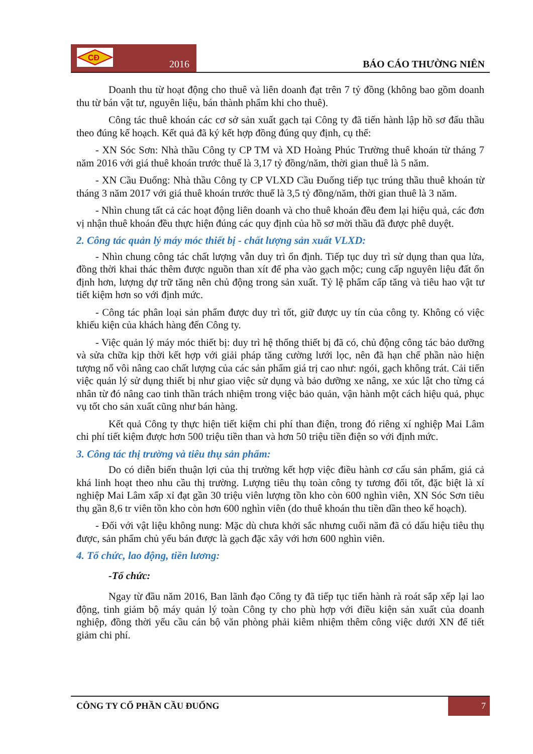CĐ
2016
BÁO CÁO THƯỜNG NIÊN
Doanh thu từ hoạt động cho thuê và liên doanh đạt trên 7 tỷ đồng (không bao gồm doanh thu từ bán vật tư, nguyên liệu, bán thành phẩm khi cho thuê).
Công tác thuê khoán các cơ sở sản xuất gạch tại Công ty đã tiến hành lập hồ sơ đấu thầu theo đúng kế hoạch. Kết quả đã ký kết hợp đồng đúng quy định, cụ thể:
- XN Sóc Sơn: Nhà thầu Công ty CP TM và XD Hoàng Phúc Trường thuê khoán từ tháng 7 năm 2016 với giá thuê khoán trước thuế là 3,17 tỷ đồng/năm, thời gian thuê là 5 năm.
- XN Cầu Đuống: Nhà thầu Công ty CP VLXD Cầu Đuống tiếp tục trúng thầu thuê khoán từ tháng 3 năm 2017 với giá thuê khoán trước thuế là 3,5 tỷ đồng/năm, thời gian thuê là 3 năm.
- Nhìn chung tất cả các hoạt động liên doanh và cho thuê khoán đều đem lại hiệu quả, các đơn vị nhận thuê khoán đều thực hiện đúng các quy định của hồ sơ mời thầu đã được phê duyệt.
2. Công tác quản lý máy móc thiết bị - chất lượng sản xuất VLXD:
- Nhìn chung công tác chất lượng vẫn duy trì ổn định. Tiếp tục duy trì sử dụng than qua lửa, đồng thời khai thác thêm được nguồn than xít để pha vào gạch mộc; cung cấp nguyên liệu đất ổn định hơn, lượng dự trữ tăng nên chủ động trong sản xuất. Tỷ lệ phẩm cấp tăng và tiêu hao vật tư tiết kiệm hơn so với định mức.
- Công tác phân loại sản phẩm được duy trì tốt, giữ được uy tín của công ty. Không có việc khiếu kiện của khách hàng đến Công ty.
- Việc quản lý máy móc thiết bị: duy trì hệ thống thiết bị đã có, chủ động công tác bảo dưỡng và sửa chữa kịp thời kết hợp với giải pháp tăng cường lưới lọc, nên đã hạn chế phần nào hiện tượng nổ vôi nâng cao chất lượng của các sản phẩm giá trị cao như: ngói, gạch không trát. Cải tiến việc quản lý sử dụng thiết bị như giao việc sử dụng và bảo dưỡng xe nâng, xe xúc lật cho từng cá nhân từ đó nâng cao tinh thần trách nhiệm trong việc bảo quản, vận hành một cách hiệu quả, phục vụ tốt cho sản xuất cũng như bán hàng.
Kết quả Công ty thực hiện tiết kiệm chi phí than điện, trong đó riêng xí nghiệp Mai Lâm chi phí tiết kiệm được hơn 500 triệu tiền than và hơn 50 triệu tiền điện so với định mức.
3. Công tác thị trường và tiêu thụ sản phẩm:
Do có diễn biến thuận lợi của thị trường kết hợp việc điều hành cơ cấu sản phẩm, giá cả khá linh hoạt theo nhu cầu thị trường. Lượng tiêu thụ toàn công ty tương đối tốt, đặc biệt là xí nghiệp Mai Lâm xấp xỉ đạt gần 30 triệu viên lượng tồn kho còn 600 nghìn viên, XN Sóc Sơn tiêu thụ gần 8,6 tr viên tồn kho còn hơn 600 nghìn viên (do thuê khoán thu tiền dần theo kế hoạch).
- Đối với vật liệu không nung: Mặc dù chưa khởi sắc nhưng cuối năm đã có dấu hiệu tiêu thụ được, sản phẩm chủ yếu bán được là gạch đặc xây với hơn 600 nghìn viên.
4. Tổ chức, lao động, tiền lương:
-Tổ chức:
Ngay từ đầu năm 2016, Ban lãnh đạo Công ty đã tiếp tục tiến hành rà roát sắp xếp lại lao động, tinh giảm bộ máy quản lý toàn Công ty cho phù hợp với điều kiện sản xuất của doanh nghiệp, đồng thời yếu cầu cán bộ văn phòng phải kiêm nhiệm thêm công việc dưới XN để tiết giảm chi phí.
CÔNG TY CỔ PHẦN CẦU ĐUỐNG 7